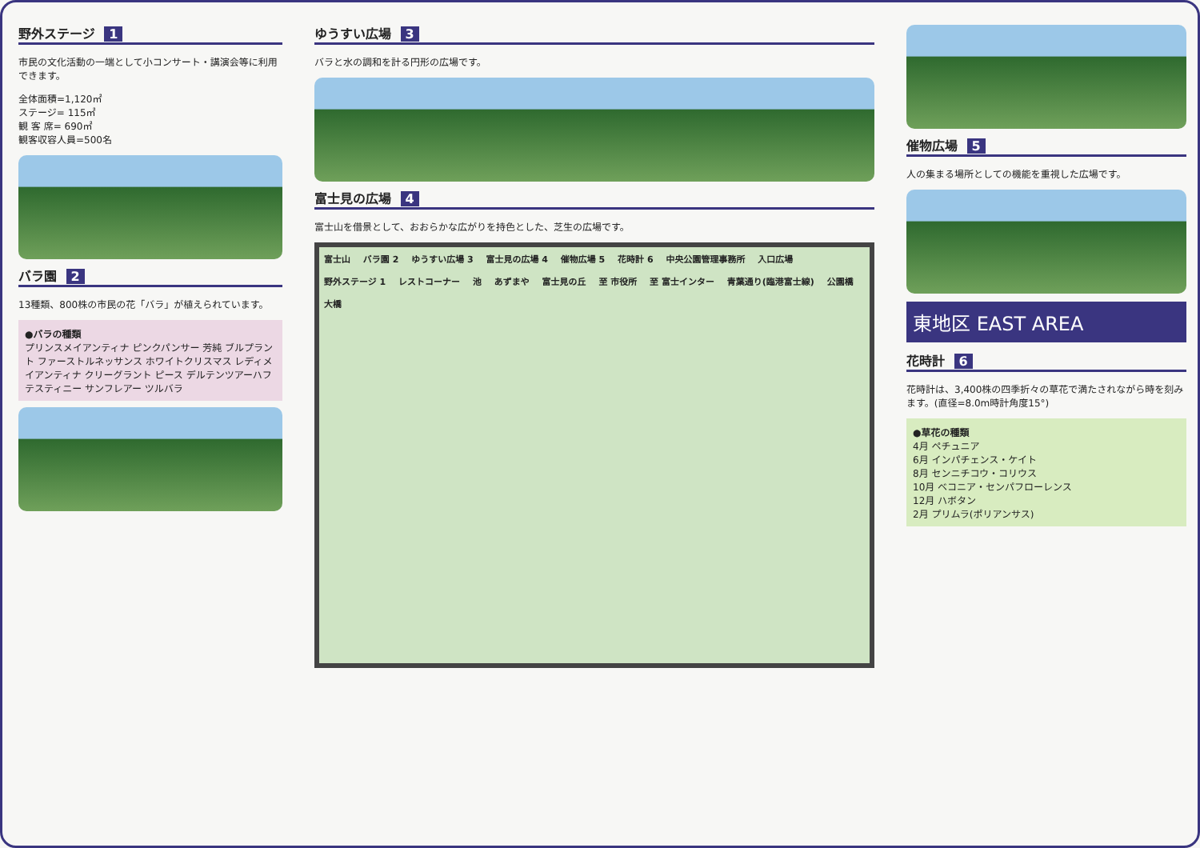野外ステージ 1
市民の文化活動の一端として小コンサート・講演会等に利用できます。
全体面積=1,120㎡
ステージ= 115㎡
観 客 席= 690㎡
観客収容人員=500名
バラ園 2
13種類、800株の市民の花「バラ」が植えられています。
●バラの種類
プリンスメイアンティナ ピンクパンサー 芳純 ブルプラント ファーストルネッサンス ホワイトクリスマス レディメイアンティナ クリーグラント ピース デルテンツアーハフ テスティニー サンフレアー ツルバラ
ゆうすい広場 3
バラと水の調和を計る円形の広場です。
富士見の広場 4
富士山を借景として、おおらかな広がりを持色とした、芝生の広場です。
富士山 バラ園 2 ゆうすい広場 3 富士見の広場 4 催物広場 5 花時計 6 中央公園管理事務所 入口広場 野外ステージ 1 レストコーナー 池 あずまや 富士見の丘 至 市役所 至 富士インター 青葉通り(臨港富士線) 公園橋 大橋
催物広場 5
人の集まる場所としての機能を重視した広場です。
東地区 EAST AREA
花時計 6
花時計は、3,400株の四季折々の草花で満たされながら時を刻みます。(直径=8.0m時計角度15°)
●草花の種類
4月 ペチュニア
6月 インパチェンス・ケイト
8月 センニチコウ・コリウス
10月 ベコニア・センパフローレンス
12月 ハボタン
2月 プリムラ(ポリアンサス)